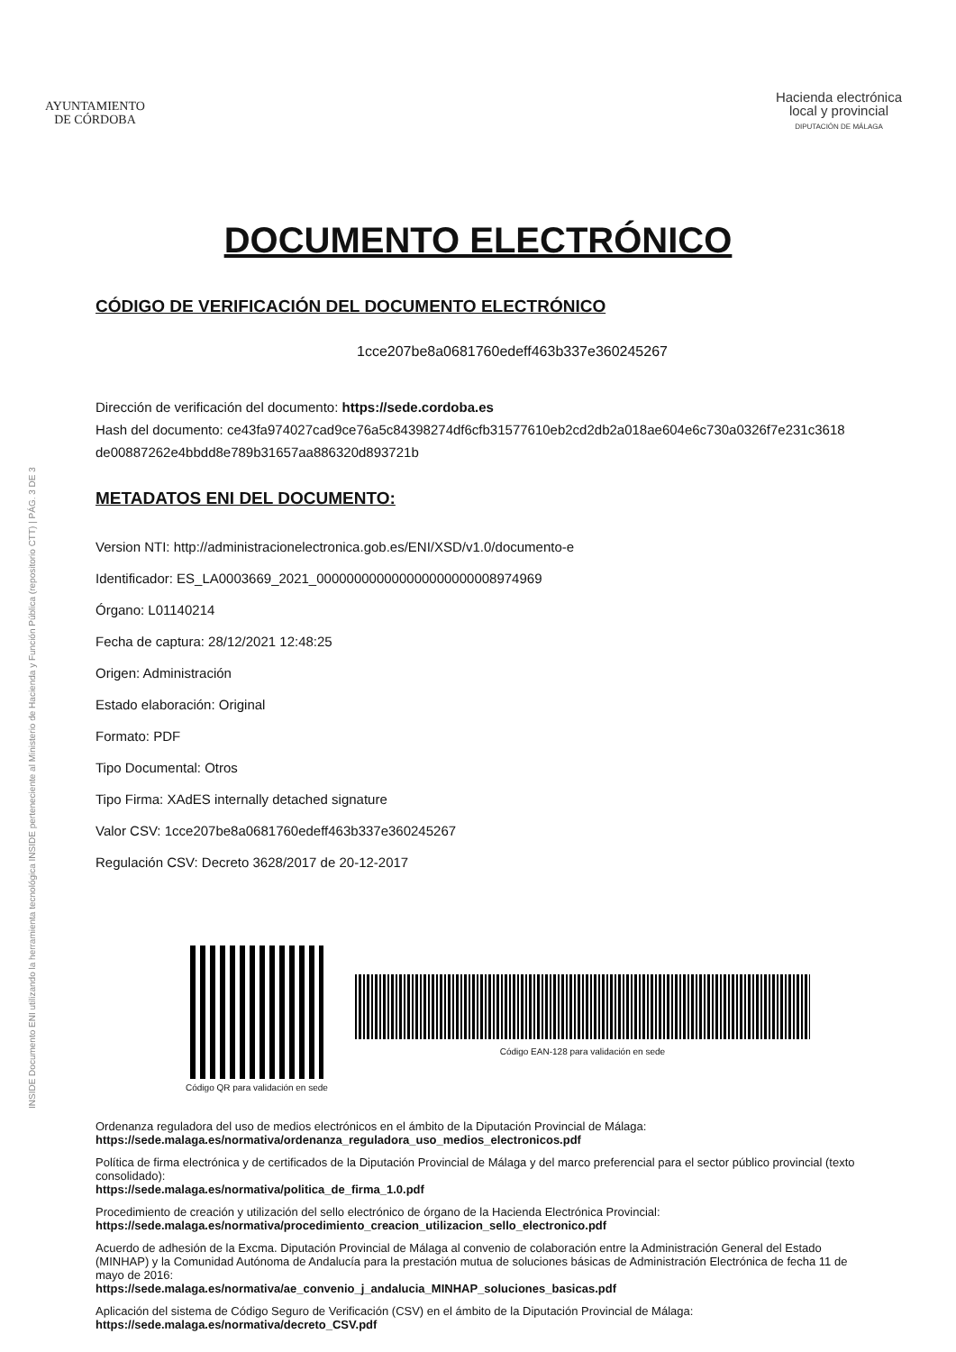INSIDE Documento ENI utilizando la herramienta tecnológica INSIDE perteneciente al Ministerio de Hacienda y Función Pública (repositorio CTT) | PÁG. 3 DE 3
AYUNTAMIENTO
DE CÓRDOBA
Hacienda electrónica
local y provincial
DIPUTACIÓN DE MÁLAGA
DOCUMENTO ELECTRÓNICO
CÓDIGO DE VERIFICACIÓN DEL DOCUMENTO ELECTRÓNICO
1cce207be8a0681760edeff463b337e360245267
Dirección de verificación del documento: https://sede.cordoba.es
Hash del documento: ce43fa974027cad9ce76a5c84398274df6cfb31577610eb2cd2db2a018ae604e6c730a0326f7e231c3618 de00887262e4bbdd8e789b31657aa886320d893721b
METADATOS ENI DEL DOCUMENTO:
Version NTI: http://administracionelectronica.gob.es/ENI/XSD/v1.0/documento-e
Identificador: ES_LA0003669_2021_000000000000000000000008974969
Órgano: L01140214
Fecha de captura: 28/12/2021 12:48:25
Origen: Administración
Estado elaboración: Original
Formato: PDF
Tipo Documental: Otros
Tipo Firma: XAdES internally detached signature
Valor CSV: 1cce207be8a0681760edeff463b337e360245267
Regulación CSV: Decreto 3628/2017 de 20-12-2017
Código QR para validación en sede
Código EAN-128 para validación en sede
Ordenanza reguladora del uso de medios electrónicos en el ámbito de la Diputación Provincial de Málaga:
https://sede.malaga.es/normativa/ordenanza_reguladora_uso_medios_electronicos.pdf
Política de firma electrónica y de certificados de la Diputación Provincial de Málaga y del marco preferencial para el sector público provincial (texto consolidado):
https://sede.malaga.es/normativa/politica_de_firma_1.0.pdf
Procedimiento de creación y utilización del sello electrónico de órgano de la Hacienda Electrónica Provincial:
https://sede.malaga.es/normativa/procedimiento_creacion_utilizacion_sello_electronico.pdf
Acuerdo de adhesión de la Excma. Diputación Provincial de Málaga al convenio de colaboración entre la Administración General del Estado (MINHAP) y la Comunidad Autónoma de Andalucía para la prestación mutua de soluciones básicas de Administración Electrónica de fecha 11 de mayo de 2016:
https://sede.malaga.es/normativa/ae_convenio_j_andalucia_MINHAP_soluciones_basicas.pdf
Aplicación del sistema de Código Seguro de Verificación (CSV) en el ámbito de la Diputación Provincial de Málaga:
https://sede.malaga.es/normativa/decreto_CSV.pdf